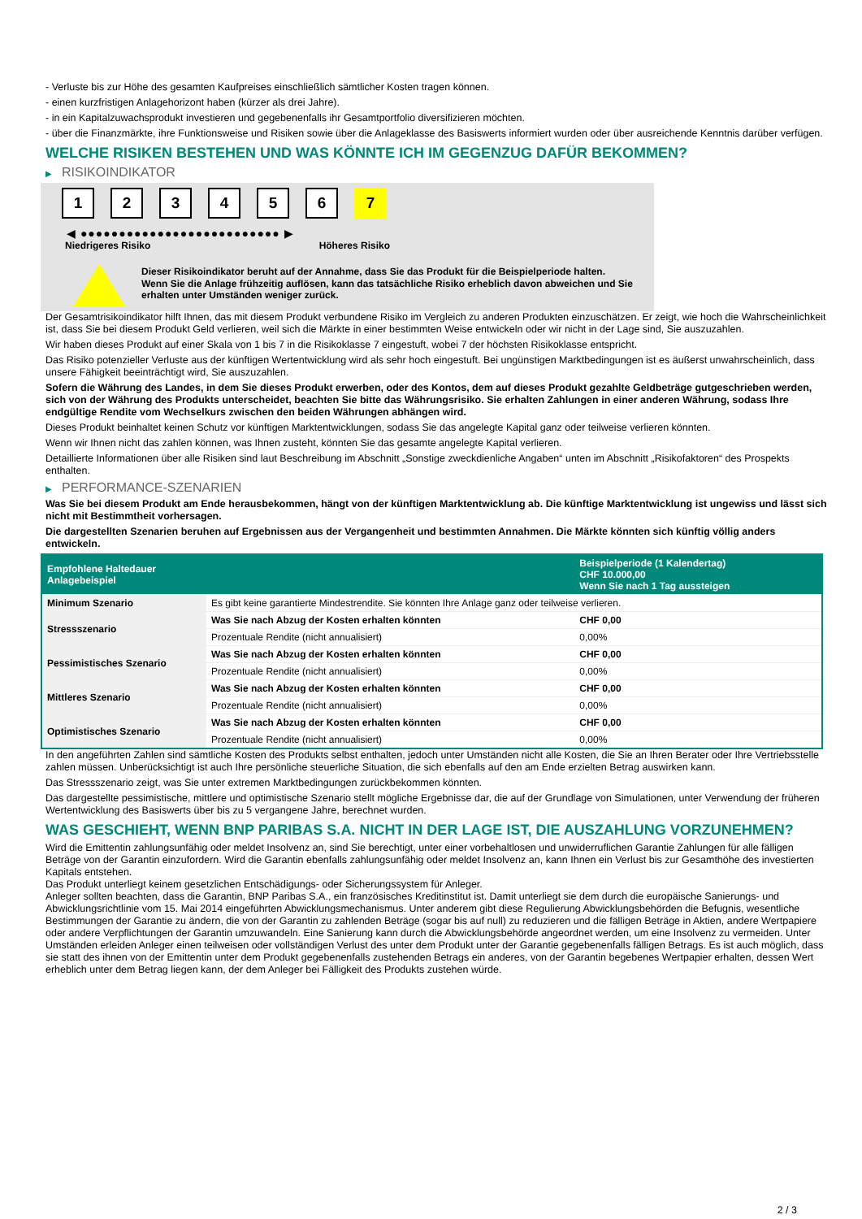- Verluste bis zur Höhe des gesamten Kaufpreises einschließlich sämtlicher Kosten tragen können.
- einen kurzfristigen Anlagehorizont haben (kürzer als drei Jahre).
- in ein Kapitalzuwachsprodukt investieren und gegebenenfalls ihr Gesamtportfolio diversifizieren möchten.
- über die Finanzmärkte, ihre Funktionsweise und Risiken sowie über die Anlageklasse des Basiswerts informiert wurden oder über ausreichende Kenntnis darüber verfügen.
WELCHE RISIKEN BESTEHEN UND WAS KÖNNTE ICH IM GEGENZUG DAFÜR BEKOMMEN?
▶ RISIKOINDIKATOR
1 2 3 4 5 6 7
◀ ●●●●●●●●●●●●●●●●●●●●●●●●●● ▶
Niedrigeres Risiko Höheres Risiko
Dieser Risikoindikator beruht auf der Annahme, dass Sie das Produkt für die Beispielperiode halten.
Wenn Sie die Anlage frühzeitig auflösen, kann das tatsächliche Risiko erheblich davon abweichen und Sie erhalten unter Umständen weniger zurück.
Der Gesamtrisikoindikator hilft Ihnen, das mit diesem Produkt verbundene Risiko im Vergleich zu anderen Produkten einzuschätzen. Er zeigt, wie hoch die Wahrscheinlichkeit ist, dass Sie bei diesem Produkt Geld verlieren, weil sich die Märkte in einer bestimmten Weise entwickeln oder wir nicht in der Lage sind, Sie auszuzahlen.
Wir haben dieses Produkt auf einer Skala von 1 bis 7 in die Risikoklasse 7 eingestuft, wobei 7 der höchsten Risikoklasse entspricht.
Das Risiko potenzieller Verluste aus der künftigen Wertentwicklung wird als sehr hoch eingestuft. Bei ungünstigen Marktbedingungen ist es äußerst unwahrscheinlich, dass unsere Fähigkeit beeinträchtigt wird, Sie auszuzahlen.
Sofern die Währung des Landes, in dem Sie dieses Produkt erwerben, oder des Kontos, dem auf dieses Produkt gezahlte Geldbeträge gutgeschrieben werden, sich von der Währung des Produkts unterscheidet, beachten Sie bitte das Währungsrisiko. Sie erhalten Zahlungen in einer anderen Währung, sodass Ihre endgültige Rendite vom Wechselkurs zwischen den beiden Währungen abhängen wird.
Dieses Produkt beinhaltet keinen Schutz vor künftigen Marktentwicklungen, sodass Sie das angelegte Kapital ganz oder teilweise verlieren könnten.
Wenn wir Ihnen nicht das zahlen können, was Ihnen zusteht, könnten Sie das gesamte angelegte Kapital verlieren.
Detaillierte Informationen über alle Risiken sind laut Beschreibung im Abschnitt „Sonstige zweckdienliche Angaben“ unten im Abschnitt „Risikofaktoren“ des Prospekts enthalten.
▶ PERFORMANCE-SZENARIEN
Was Sie bei diesem Produkt am Ende herausbekommen, hängt von der künftigen Marktentwicklung ab. Die künftige Marktentwicklung ist ungewiss und lässt sich nicht mit Bestimmtheit vorhersagen.
Die dargestellten Szenarien beruhen auf Ergebnissen aus der Vergangenheit und bestimmten Annahmen. Die Märkte könnten sich künftig völlig anders entwickeln.
| Empfohlene Haltedauer Anlagebeispiel | | Beispielperiode (1 Kalendertag) CHF 10.000,00 Wenn Sie nach 1 Tag aussteigen |
| --- | --- | --- |
| Minimum Szenario | Es gibt keine garantierte Mindestrendite. Sie könnten Ihre Anlage ganz oder teilweise verlieren. | |
| Stressszenario | Was Sie nach Abzug der Kosten erhalten könnten | CHF 0,00 |
| | Prozentuale Rendite (nicht annualisiert) | 0,00% |
| Pessimistisches Szenario | Was Sie nach Abzug der Kosten erhalten könnten | CHF 0,00 |
| | Prozentuale Rendite (nicht annualisiert) | 0,00% |
| Mittleres Szenario | Was Sie nach Abzug der Kosten erhalten könnten | CHF 0,00 |
| | Prozentuale Rendite (nicht annualisiert) | 0,00% |
| Optimistisches Szenario | Was Sie nach Abzug der Kosten erhalten könnten | CHF 0,00 |
| | Prozentuale Rendite (nicht annualisiert) | 0,00% |
In den angeführten Zahlen sind sämtliche Kosten des Produkts selbst enthalten, jedoch unter Umständen nicht alle Kosten, die Sie an Ihren Berater oder Ihre Vertriebsstelle zahlen müssen. Unberücksichtigt ist auch Ihre persönliche steuerliche Situation, die sich ebenfalls auf den am Ende erzielten Betrag auswirken kann.
Das Stressszenario zeigt, was Sie unter extremen Marktbedingungen zurückbekommen könnten.
Das dargestellte pessimistische, mittlere und optimistische Szenario stellt mögliche Ergebnisse dar, die auf der Grundlage von Simulationen, unter Verwendung der früheren Wertentwicklung des Basiswerts über bis zu 5 vergangene Jahre, berechnet wurden.
WAS GESCHIEHT, WENN BNP PARIBAS S.A. NICHT IN DER LAGE IST, DIE AUSZAHLUNG VORZUNEHMEN?
Wird die Emittentin zahlungsunfähig oder meldet Insolvenz an, sind Sie berechtigt, unter einer vorbehaltlosen und unwiderruflichen Garantie Zahlungen für alle fälligen Beträge von der Garantin einzufordern. Wird die Garantin ebenfalls zahlungsunfähig oder meldet Insolvenz an, kann Ihnen ein Verlust bis zur Gesamthöhe des investierten Kapitals entstehen.
Das Produkt unterliegt keinem gesetzlichen Entschädigungs- oder Sicherungssystem für Anleger.
Anleger sollten beachten, dass die Garantin, BNP Paribas S.A., ein französisches Kreditinstitut ist. Damit unterliegt sie dem durch die europäische Sanierungs- und Abwicklungsrichtlinie vom 15. Mai 2014 eingeführten Abwicklungsmechanismus. Unter anderem gibt diese Regulierung Abwicklungsbehörden die Befugnis, wesentliche Bestimmungen der Garantie zu ändern, die von der Garantin zu zahlenden Beträge (sogar bis auf null) zu reduzieren und die fälligen Beträge in Aktien, andere Wertpapiere oder andere Verpflichtungen der Garantin umzuwandeln. Eine Sanierung kann durch die Abwicklungsbehörde angeordnet werden, um eine Insolvenz zu vermeiden. Unter Umständen erleiden Anleger einen teilweisen oder vollständigen Verlust des unter dem Produkt unter der Garantie gegebenenfalls fälligen Betrags. Es ist auch möglich, dass sie statt des ihnen von der Emittentin unter dem Produkt gegebenenfalls zustehenden Betrags ein anderes, von der Garantin begebenes Wertpapier erhalten, dessen Wert erheblich unter dem Betrag liegen kann, der dem Anleger bei Fälligkeit des Produkts zustehen würde.
2 / 3